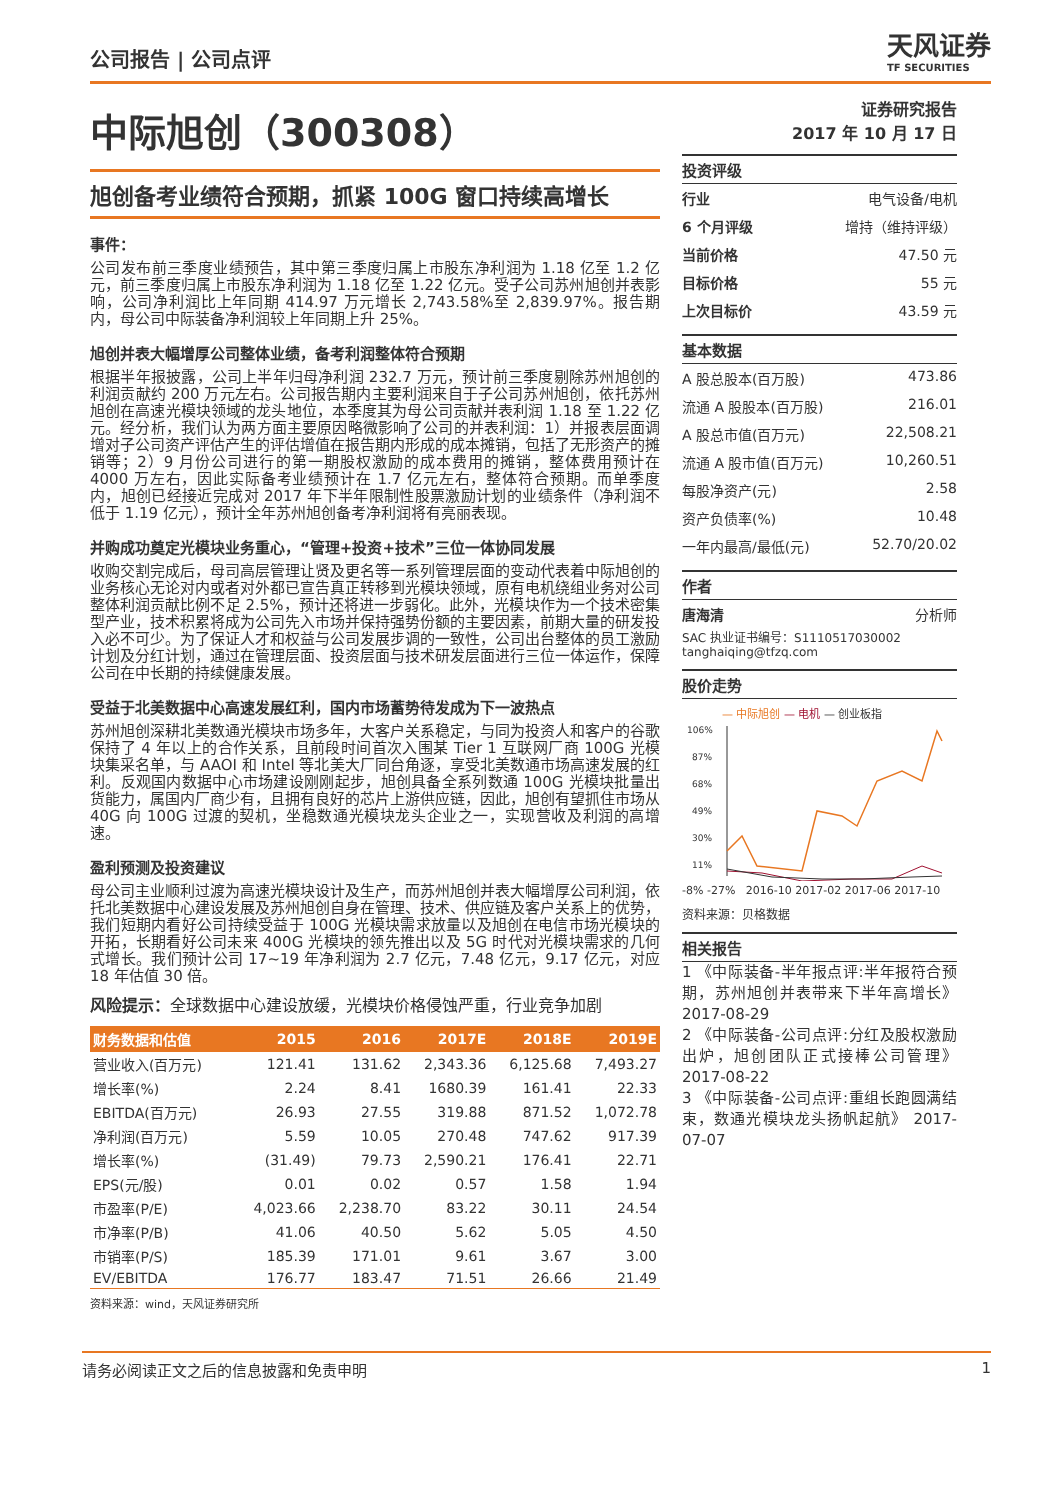公司报告 | 公司点评
天风证券
TF SECURITIES
中际旭创（300308）
旭创备考业绩符合预期，抓紧 100G 窗口持续高增长
事件：
公司发布前三季度业绩预告，其中第三季度归属上市股东净利润为 1.18 亿至 1.2 亿元，前三季度归属上市股东净利润为 1.18 亿至 1.22 亿元。受子公司苏州旭创并表影响，公司净利润比上年同期 414.97 万元增长 2,743.58%至 2,839.97%。报告期内，母公司中际装备净利润较上年同期上升 25%。
旭创并表大幅增厚公司整体业绩，备考利润整体符合预期
根据半年报披露，公司上半年归母净利润 232.7 万元，预计前三季度剔除苏州旭创的利润贡献约 200 万元左右。公司报告期内主要利润来自于子公司苏州旭创，依托苏州旭创在高速光模块领域的龙头地位，本季度其为母公司贡献并表利润 1.18 至 1.22 亿元。经分析，我们认为两方面主要原因略微影响了公司的并表利润：1）并报表层面调增对子公司资产评估产生的评估增值在报告期内形成的成本摊销，包括了无形资产的摊销等；2）9 月份公司进行的第一期股权激励的成本费用的摊销，整体费用预计在 4000 万左右，因此实际备考业绩预计在 1.7 亿元左右，整体符合预期。而单季度内，旭创已经接近完成对 2017 年下半年限制性股票激励计划的业绩条件（净利润不低于 1.19 亿元），预计全年苏州旭创备考净利润将有亮丽表现。
并购成功奠定光模块业务重心，“管理+投资+技术”三位一体协同发展
收购交割完成后，母司高层管理让贤及更名等一系列管理层面的变动代表着中际旭创的业务核心无论对内或者对外都已宣告真正转移到光模块领域，原有电机绕组业务对公司整体利润贡献比例不足 2.5%，预计还将进一步弱化。此外，光模块作为一个技术密集型产业，技术积累将成为公司先入市场并保持强势份额的主要因素，前期大量的研发投入必不可少。为了保证人才和权益与公司发展步调的一致性，公司出台整体的员工激励计划及分红计划，通过在管理层面、投资层面与技术研发层面进行三位一体运作，保障公司在中长期的持续健康发展。
受益于北美数据中心高速发展红利，国内市场蓄势待发成为下一波热点
苏州旭创深耕北美数通光模块市场多年，大客户关系稳定，与同为投资人和客户的谷歌保持了 4 年以上的合作关系，且前段时间首次入围某 Tier 1 互联网厂商 100G 光模块集采名单，与 AAOI 和 Intel 等北美大厂同台角逐，享受北美数通市场高速发展的红利。反观国内数据中心市场建设刚刚起步，旭创具备全系列数通 100G 光模块批量出货能力，属国内厂商少有，且拥有良好的芯片上游供应链，因此，旭创有望抓住市场从 40G 向 100G 过渡的契机，坐稳数通光模块龙头企业之一，实现营收及利润的高增速。
盈利预测及投资建议
母公司主业顺利过渡为高速光模块设计及生产，而苏州旭创并表大幅增厚公司利润，依托北美数据中心建设发展及苏州旭创自身在管理、技术、供应链及客户关系上的优势，我们短期内看好公司持续受益于 100G 光模块需求放量以及旭创在电信市场光模块的开拓，长期看好公司未来 400G 光模块的领先推出以及 5G 时代对光模块需求的几何式增长。我们预计公司 17~19 年净利润为 2.7 亿元，7.48 亿元，9.17 亿元，对应 18 年估值 30 倍。
风险提示：全球数据中心建设放缓，光模块价格侵蚀严重，行业竞争加剧
| 财务数据和估值 | 2015 | 2016 | 2017E | 2018E | 2019E |
| --- | --- | --- | --- | --- | --- |
| 营业收入(百万元) | 121.41 | 131.62 | 2,343.36 | 6,125.68 | 7,493.27 |
| 增长率(%) | 2.24 | 8.41 | 1680.39 | 161.41 | 22.33 |
| EBITDA(百万元) | 26.93 | 27.55 | 319.88 | 871.52 | 1,072.78 |
| 净利润(百万元) | 5.59 | 10.05 | 270.48 | 747.62 | 917.39 |
| 增长率(%) | (31.49) | 79.73 | 2,590.21 | 176.41 | 22.71 |
| EPS(元/股) | 0.01 | 0.02 | 0.57 | 1.58 | 1.94 |
| 市盈率(P/E) | 4,023.66 | 2,238.70 | 83.22 | 30.11 | 24.54 |
| 市净率(P/B) | 41.06 | 40.50 | 5.62 | 5.05 | 4.50 |
| 市销率(P/S) | 185.39 | 171.01 | 9.61 | 3.67 | 3.00 |
| EV/EBITDA | 176.77 | 183.47 | 71.51 | 26.66 | 21.49 |
资料来源：wind，天风证券研究所
证券研究报告
2017 年 10 月 17 日
投资评级
行业 电气设备/电机
6 个月评级 增持（维持评级）
当前价格 47.50 元
目标价格 55 元
上次目标价 43.59 元
基本数据
A 股总股本(百万股) 473.86
流通 A 股股本(百万股) 216.01
A 股总市值(百万元) 22,508.21
流通 A 股市值(百万元) 10,260.51
每股净资产(元) 2.58
资产负债率(%) 10.48
一年内最高/最低(元) 52.70/20.02
作者
唐海清 分析师
SAC 执业证书编号：S1110517030002
tanghaiqing@tfzq.com
股价走势
— 中际旭创 — 电机 — 创业板指
106%
87%
68%
49%
30%
11%
-8% -27% 2016-10 2017-02 2017-06 2017-10
资料来源：贝格数据
相关报告
1 《中际装备-半年报点评:半年报符合预期，苏州旭创并表带来下半年高增长》 2017-08-29
2 《中际装备-公司点评:分红及股权激励出炉，旭创团队正式接棒公司管理》 2017-08-22
3 《中际装备-公司点评:重组长跑圆满结束，数通光模块龙头扬帆起航》 2017-07-07
请务必阅读正文之后的信息披露和免责申明 1